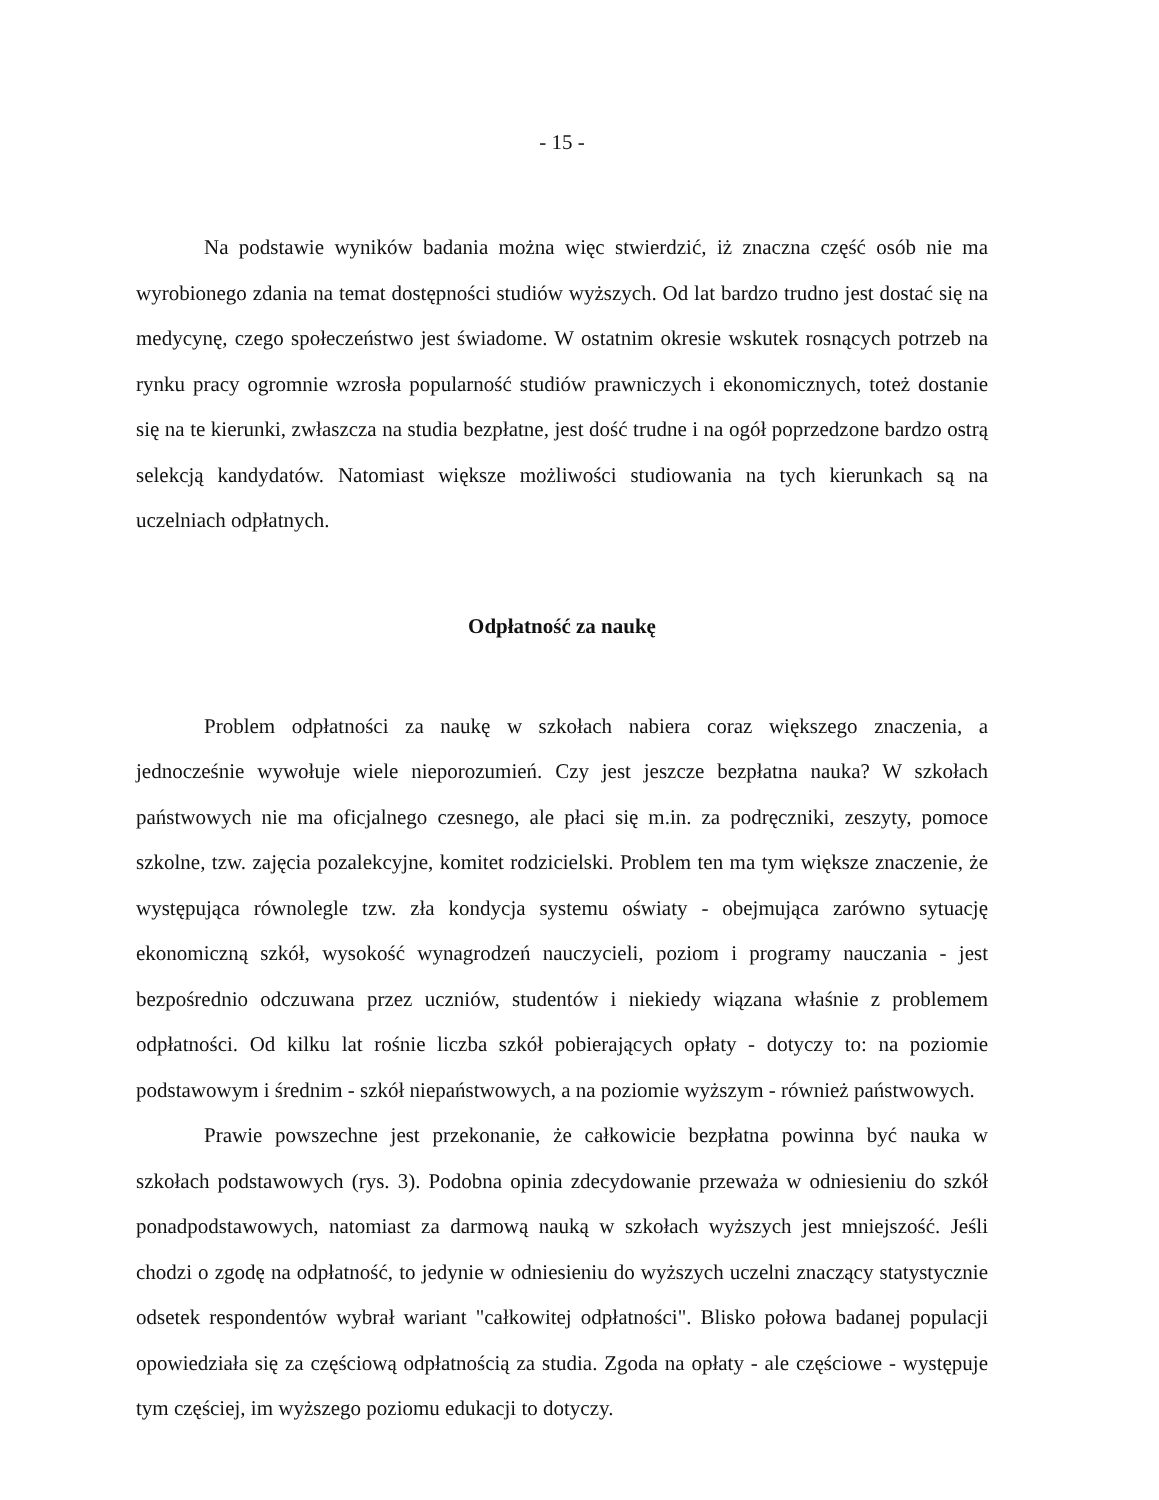- 15 -
Na podstawie wyników badania można więc stwierdzić, iż znaczna część osób nie ma wyrobionego zdania na temat dostępności studiów wyższych. Od lat bardzo trudno jest dostać się na medycynę, czego społeczeństwo jest świadome. W ostatnim okresie wskutek rosnących potrzeb na rynku pracy ogromnie wzrosła popularność studiów prawniczych i ekonomicznych, toteż dostanie się na te kierunki, zwłaszcza na studia bezpłatne, jest dość trudne i na ogół poprzedzone bardzo ostrą selekcją kandydatów. Natomiast większe możliwości studiowania na tych kierunkach są na uczelniach odpłatnych.
Odpłatność za naukę
Problem odpłatności za naukę w szkołach nabiera coraz większego znaczenia, a jednocześnie wywołuje wiele nieporozumień. Czy jest jeszcze bezpłatna nauka? W szkołach państwowych nie ma oficjalnego czesnego, ale płaci się m.in. za podręczniki, zeszyty, pomoce szkolne, tzw. zajęcia pozalekcyjne, komitet rodzicielski. Problem ten ma tym większe znaczenie, że występująca równolegle tzw. zła kondycja systemu oświaty - obejmująca zarówno sytuację ekonomiczną szkół, wysokość wynagrodzeń nauczycieli, poziom i programy nauczania - jest bezpośrednio odczuwana przez uczniów, studentów i niekiedy wiązana właśnie z problemem odpłatności. Od kilku lat rośnie liczba szkół pobierających opłaty - dotyczy to: na poziomie podstawowym i średnim - szkół niepaństwowych, a na poziomie wyższym - również państwowych.
Prawie powszechne jest przekonanie, że całkowicie bezpłatna powinna być nauka w szkołach podstawowych (rys. 3). Podobna opinia zdecydowanie przeważa w odniesieniu do szkół ponadpodstawowych, natomiast za darmową nauką w szkołach wyższych jest mniejszość. Jeśli chodzi o zgodę na odpłatność, to jedynie w odniesieniu do wyższych uczelni znaczący statystycznie odsetek respondentów wybrał wariant "całkowitej odpłatności". Blisko połowa badanej populacji opowiedziała się za częściową odpłatnością za studia. Zgoda na opłaty - ale częściowe - występuje tym częściej, im wyższego poziomu edukacji to dotyczy.